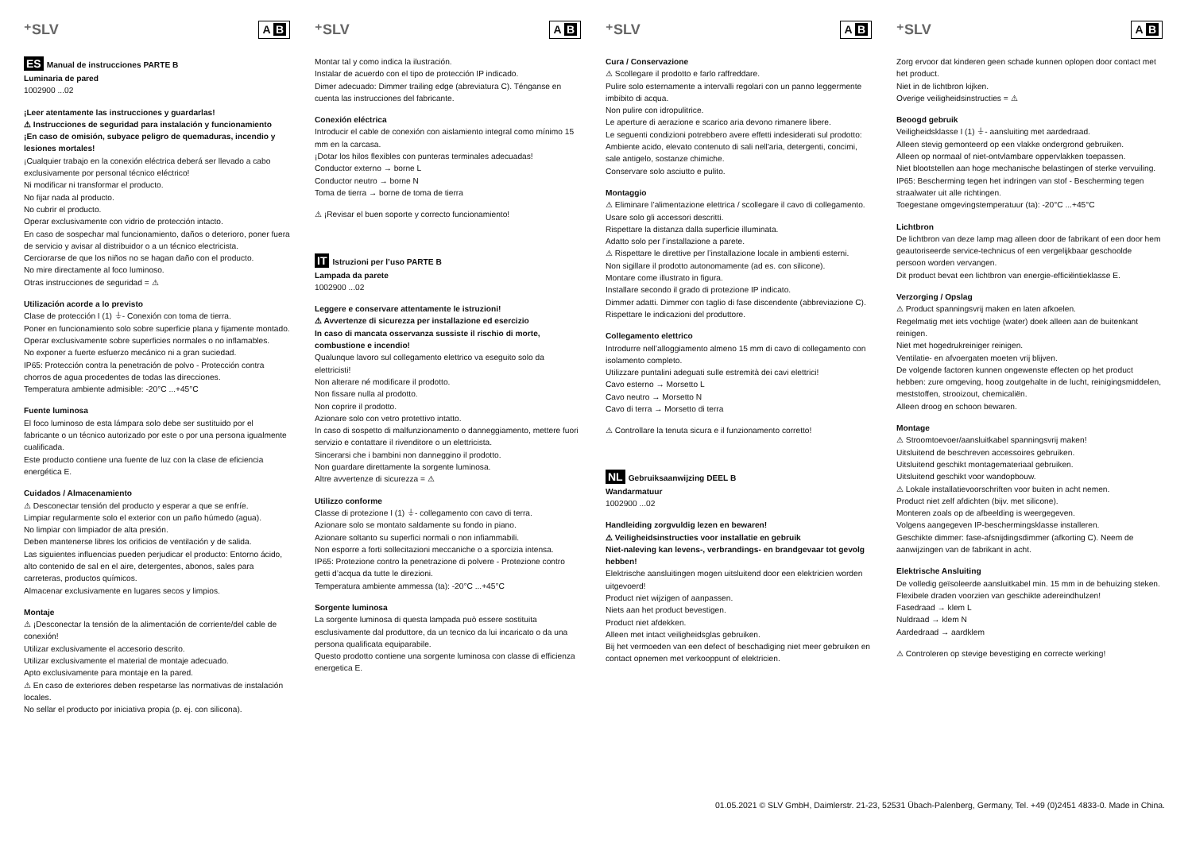⁺SLV A B
ES Manual de instrucciones PARTE B
Luminaria de pared
1002900 ...02
¡Leer atentamente las instrucciones y guardarlas!
⚠ Instrucciones de seguridad para instalación y funcionamiento
¡En caso de omisión, subyace peligro de quemaduras, incendio y lesiones mortales!
¡Cualquier trabajo en la conexión eléctrica deberá ser llevado a cabo exclusivamente por personal técnico eléctrico!
Ni modificar ni transformar el producto.
No fijar nada al producto.
No cubrir el producto.
Operar exclusivamente con vidrio de protección intacto.
En caso de sospechar mal funcionamiento, daños o deterioro, poner fuera de servicio y avisar al distribuidor o a un técnico electricista.
Cerciorarse de que los niños no se hagan daño con el producto.
No mire directamente al foco luminoso.
Otras instrucciones de seguridad = ⚠
Utilización acorde a lo previsto
Clase de protección I (1) ⏚- Conexión con toma de tierra.
Poner en funcionamiento solo sobre superficie plana y fijamente montado.
Operar exclusivamente sobre superficies normales o no inflamables.
No exponer a fuerte esfuerzo mecánico ni a gran suciedad.
IP65: Protección contra la penetración de polvo - Protección contra chorros de agua procedentes de todas las direcciones.
Temperatura ambiente admisible: -20°C ...+45°C
Fuente luminosa
El foco luminoso de esta lámpara solo debe ser sustituido por el fabricante o un técnico autorizado por este o por una persona igualmente cualificada.
Este producto contiene una fuente de luz con la clase de eficiencia energética E.
Cuidados / Almacenamiento
⚠ Desconectar tensión del producto y esperar a que se enfríe.
Limpiar regularmente solo el exterior con un paño húmedo (agua).
No limpiar con limpiador de alta presión.
Deben mantenerse libres los orificios de ventilación y de salida.
Las siguientes influencias pueden perjudicar el producto: Entorno ácido, alto contenido de sal en el aire, detergentes, abonos, sales para carreteras, productos químicos.
Almacenar exclusivamente en lugares secos y limpios.
Montaje
⚠ ¡Desconectar la tensión de la alimentación de corriente/del cable de conexión!
Utilizar exclusivamente el accesorio descrito.
Utilizar exclusivamente el material de montaje adecuado.
Apto exclusivamente para montaje en la pared.
⚠ En caso de exteriores deben respetarse las normativas de instalación locales.
No sellar el producto por iniciativa propia (p. ej. con silicona).
⁺SLV A B
Montar tal y como indica la ilustración.
Instalar de acuerdo con el tipo de protección IP indicado.
Dimer adecuado: Dimmer trailing edge (abreviatura C). Ténganse en cuenta las instrucciones del fabricante.
Conexión eléctrica
Introducir el cable de conexión con aislamiento integral como mínimo 15 mm en la carcasa.
¡Dotar los hilos flexibles con punteras terminales adecuadas!
Conductor externo → borne L
Conductor neutro → borne N
Toma de tierra → borne de toma de tierra
⚠ ¡Revisar el buen soporte y correcto funcionamiento!
IT Istruzioni per l’uso PARTE B
Lampada da parete
1002900 ...02
Leggere e conservare attentamente le istruzioni!
⚠ Avvertenze di sicurezza per installazione ed esercizio
In caso di mancata osservanza sussiste il rischio di morte, combustione e incendio!
Qualunque lavoro sul collegamento elettrico va eseguito solo da elettricisti!
Non alterare né modificare il prodotto.
Non fissare nulla al prodotto.
Non coprire il prodotto.
Azionare solo con vetro protettivo intatto.
In caso di sospetto di malfunzionamento o danneggiamento, mettere fuori servizio e contattare il rivenditore o un elettricista.
Sincerarsi che i bambini non danneggino il prodotto.
Non guardare direttamente la sorgente luminosa.
Altre avvertenze di sicurezza = ⚠
Utilizzo conforme
Classe di protezione I (1) ⏚- collegamento con cavo di terra.
Azionare solo se montato saldamente su fondo in piano.
Azionare soltanto su superfici normali o non infiammabili.
Non esporre a forti sollecitazioni meccaniche o a sporcizia intensa.
IP65: Protezione contro la penetrazione di polvere - Protezione contro getti d’acqua da tutte le direzioni.
Temperatura ambiente ammessa (ta): -20°C ...+45°C
Sorgente luminosa
La sorgente luminosa di questa lampada può essere sostituita esclusivamente dal produttore, da un tecnico da lui incaricato o da una persona qualificata equiparabile.
Questo prodotto contiene una sorgente luminosa con classe di efficienza energetica E.
⁺SLV A B
Cura / Conservazione
⚠ Scollegare il prodotto e farlo raffreddare.
Pulire solo esternamente a intervalli regolari con un panno leggermente imbibito di acqua.
Non pulire con idropulitrice.
Le aperture di aerazione e scarico aria devono rimanere libere.
Le seguenti condizioni potrebbero avere effetti indesiderati sul prodotto: Ambiente acido, elevato contenuto di sali nell'aria, detergenti, concimi, sale antigelo, sostanze chimiche.
Conservare solo asciutto e pulito.
Montaggio
⚠ Eliminare l’alimentazione elettrica / scollegare il cavo di collegamento.
Usare solo gli accessori descritti.
Rispettare la distanza dalla superficie illuminata.
Adatto solo per l’installazione a parete.
⚠ Rispettare le direttive per l’installazione locale in ambienti esterni.
Non sigillare il prodotto autonomamente (ad es. con silicone).
Montare come illustrato in figura.
Installare secondo il grado di protezione IP indicato.
Dimmer adatti. Dimmer con taglio di fase discendente (abbreviazione C).
Rispettare le indicazioni del produttore.
Collegamento elettrico
Introdurre nell’alloggiamento almeno 15 mm di cavo di collegamento con isolamento completo.
Utilizzare puntalini adeguati sulle estremità dei cavi elettrici!
Cavo esterno → Morsetto L
Cavo neutro → Morsetto N
Cavo di terra → Morsetto di terra
⚠ Controllare la tenuta sicura e il funzionamento corretto!
NL Gebruiksaanwijzing DEEL B
Wandarmatuur
1002900 ...02
Handleiding zorgvuldig lezen en bewaren!
⚠ Veiligheidsinstructies voor installatie en gebruik
Niet-naleving kan levens-, verbrandings- en brandgevaar tot gevolg hebben!
Elektrische aansluitingen mogen uitsluitend door een elektricien worden uitgevoerd!
Product niet wijzigen of aanpassen.
Niets aan het product bevestigen.
Product niet afdekken.
Alleen met intact veiligheidsglas gebruiken.
Bij het vermoeden van een defect of beschadiging niet meer gebruiken en contact opnemen met verkooppunt of elektricien.
⁺SLV A B
Zorg ervoor dat kinderen geen schade kunnen oplopen door contact met het product.
Niet in de lichtbron kijken.
Overige veiligheidsinstructies = ⚠
Beoogd gebruik
Veiligheidsklasse I (1) ⏚- aansluiting met aardedraad.
Alleen stevig gemonteerd op een vlakke ondergrond gebruiken.
Alleen op normaal of niet-ontvlambare oppervlakken toepassen.
Niet blootstellen aan hoge mechanische belastingen of sterke vervuiling.
IP65: Bescherming tegen het indringen van stof - Bescherming tegen straalwater uit alle richtingen.
Toegestane omgevingstemperatuur (ta): -20°C ...+45°C
Lichtbron
De lichtbron van deze lamp mag alleen door de fabrikant of een door hem geautoriseerde service-technicus of een vergelijkbaar geschoolde persoon worden vervangen.
Dit product bevat een lichtbron van energie-efficiëntieklasse E.
Verzorging / Opslag
⚠ Product spanningsvrij maken en laten afkoelen.
Regelmatig met iets vochtige (water) doek alleen aan de buitenkant reinigen.
Niet met hogedrukreiniger reinigen.
Ventilatie- en afvoergaten moeten vrij blijven.
De volgende factoren kunnen ongewenste effecten op het product hebben: zure omgeving, hoog zoutgehalte in de lucht, reinigingsmiddelen, meststoffen, strooizout, chemicaliën.
Alleen droog en schoon bewaren.
Montage
⚠ Stroomtoevoer/aansluitkabel spanningsvrij maken!
Uitsluitend de beschreven accessoires gebruiken.
Uitsluitend geschikt montagemateriaal gebruiken.
Uitsluitend geschikt voor wandopbouw.
⚠ Lokale installatievoorschriften voor buiten in acht nemen.
Product niet zelf afdichten (bijv. met silicone).
Monteren zoals op de afbeelding is weergegeven.
Volgens aangegeven IP-beschermingsklasse installeren.
Geschikte dimmer: fase-afsnijdingsdimmer (afkorting C). Neem de aanwijzingen van de fabrikant in acht.
Elektrische Ansluiting
De volledig geïsoleerde aansluitkabel min. 15 mm in de behuizing steken.
Flexibele draden voorzien van geschikte adereindhulzen!
Fasedraad → klem L
Nuldraad → klem N
Aardedraad → aardklem
⚠ Controleren op stevige bevestiging en correcte werking!
01.05.2021 © SLV GmbH, Daimlerstr. 21-23, 52531 Übach-Palenberg, Germany, Tel. +49 (0)2451 4833-0. Made in China.